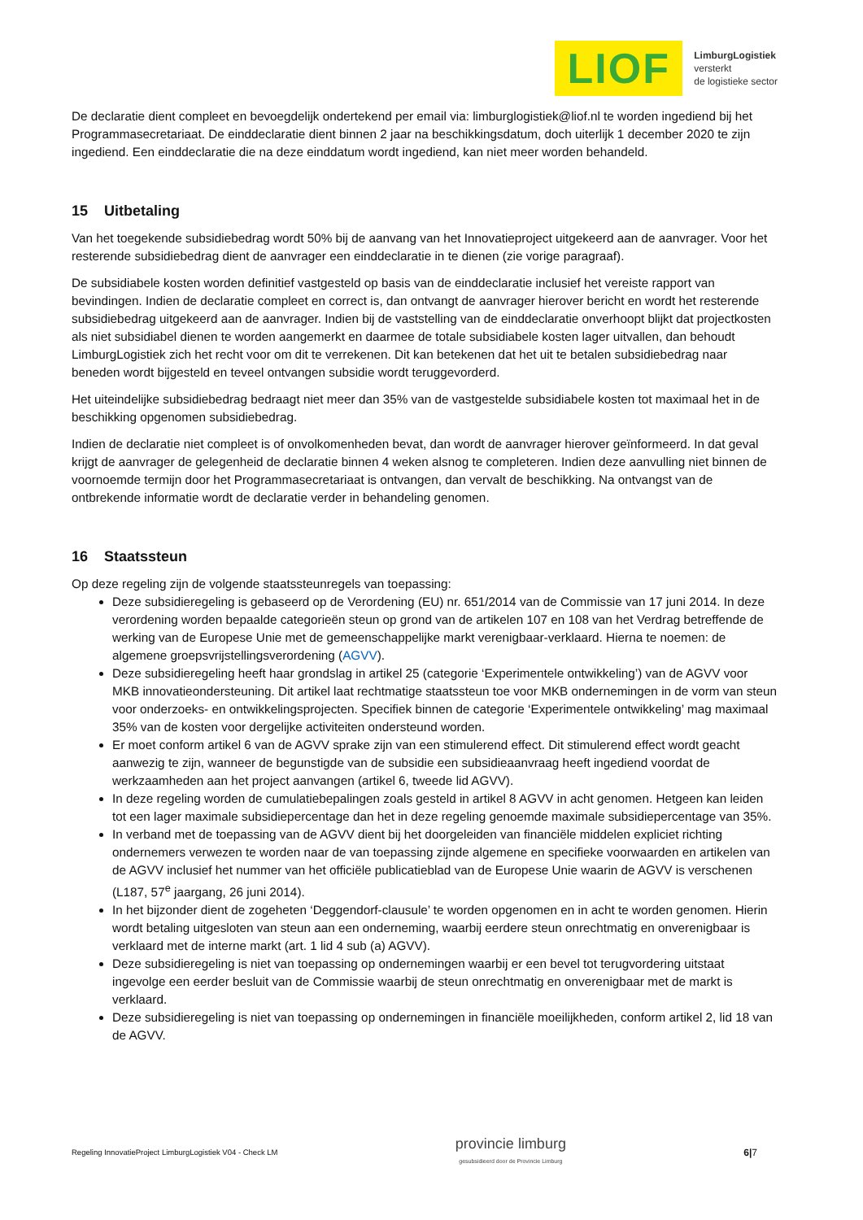LIOF
LimburgLogistiek
versterkt
de logistieke sector
De declaratie dient compleet en bevoegdelijk ondertekend per email via: limburglogistiek@liof.nl te worden ingediend bij het Programmasecretariaat. De einddeclaratie dient binnen 2 jaar na beschikkingsdatum, doch uiterlijk 1 december 2020 te zijn ingediend. Een einddeclaratie die na deze einddatum wordt ingediend, kan niet meer worden behandeld.
15 Uitbetaling
Van het toegekende subsidiebedrag wordt 50% bij de aanvang van het Innovatieproject uitgekeerd aan de aanvrager. Voor het resterende subsidiebedrag dient de aanvrager een einddeclaratie in te dienen (zie vorige paragraaf).
De subsidiabele kosten worden definitief vastgesteld op basis van de einddeclaratie inclusief het vereiste rapport van bevindingen. Indien de declaratie compleet en correct is, dan ontvangt de aanvrager hierover bericht en wordt het resterende subsidiebedrag uitgekeerd aan de aanvrager. Indien bij de vaststelling van de einddeclaratie onverhoopt blijkt dat projectkosten als niet subsidiabel dienen te worden aangemerkt en daarmee de totale subsidiabele kosten lager uitvallen, dan behoudt LimburgLogistiek zich het recht voor om dit te verrekenen. Dit kan betekenen dat het uit te betalen subsidiebedrag naar beneden wordt bijgesteld en teveel ontvangen subsidie wordt teruggevorderd.
Het uiteindelijke subsidiebedrag bedraagt niet meer dan 35% van de vastgestelde subsidiabele kosten tot maximaal het in de beschikking opgenomen subsidiebedrag.
Indien de declaratie niet compleet is of onvolkomenheden bevat, dan wordt de aanvrager hierover geïnformeerd. In dat geval krijgt de aanvrager de gelegenheid de declaratie binnen 4 weken alsnog te completeren. Indien deze aanvulling niet binnen de voornoemde termijn door het Programmasecretariaat is ontvangen, dan vervalt de beschikking. Na ontvangst van de ontbrekende informatie wordt de declaratie verder in behandeling genomen.
16 Staatssteun
Op deze regeling zijn de volgende staatssteunregels van toepassing:
Deze subsidieregeling is gebaseerd op de Verordening (EU) nr. 651/2014 van de Commissie van 17 juni 2014. In deze verordening worden bepaalde categorieën steun op grond van de artikelen 107 en 108 van het Verdrag betreffende de werking van de Europese Unie met de gemeenschappelijke markt verenigbaar-verklaard. Hierna te noemen: de algemene groepsvrijstellingsverordening (AGVV).
Deze subsidieregeling heeft haar grondslag in artikel 25 (categorie ‘Experimentele ontwikkeling’) van de AGVV voor MKB innovatieondersteuning. Dit artikel laat rechtmatige staatssteun toe voor MKB ondernemingen in de vorm van steun voor onderzoeks- en ontwikkelingsprojecten. Specifiek binnen de categorie ‘Experimentele ontwikkeling’ mag maximaal 35% van de kosten voor dergelijke activiteiten ondersteund worden.
Er moet conform artikel 6 van de AGVV sprake zijn van een stimulerend effect. Dit stimulerend effect wordt geacht aanwezig te zijn, wanneer de begunstigde van de subsidie een subsidieaanvraag heeft ingediend voordat de werkzaamheden aan het project aanvangen (artikel 6, tweede lid AGVV).
In deze regeling worden de cumulatiebepalingen zoals gesteld in artikel 8 AGVV in acht genomen. Hetgeen kan leiden tot een lager maximale subsidiepercentage dan het in deze regeling genoemde maximale subsidiepercentage van 35%.
In verband met de toepassing van de AGVV dient bij het doorgeleiden van financiële middelen expliciet richting ondernemers verwezen te worden naar de van toepassing zijnde algemene en specifieke voorwaarden en artikelen van de AGVV inclusief het nummer van het officiële publicatieblad van de Europese Unie waarin de AGVV is verschenen (L187, 57<sup>e</sup> jaargang, 26 juni 2014).
In het bijzonder dient de zogeheten ‘Deggendorf-clausule’ te worden opgenomen en in acht te worden genomen. Hierin wordt betaling uitgesloten van steun aan een onderneming, waarbij eerdere steun onrechtmatig en onverenigbaar is verklaard met de interne markt (art. 1 lid 4 sub (a) AGVV).
Deze subsidieregeling is niet van toepassing op ondernemingen waarbij er een bevel tot terugvordering uitstaat ingevolge een eerder besluit van de Commissie waarbij de steun onrechtmatig en onverenigbaar met de markt is verklaard.
Deze subsidieregeling is niet van toepassing op ondernemingen in financiële moeilijkheden, conform artikel 2, lid 18 van de AGVV.
Regeling InnovatieProject LimburgLogistiek V04 - Check LM provincie limburg
gesubsidieerd door de Provincie Limburg 6|7